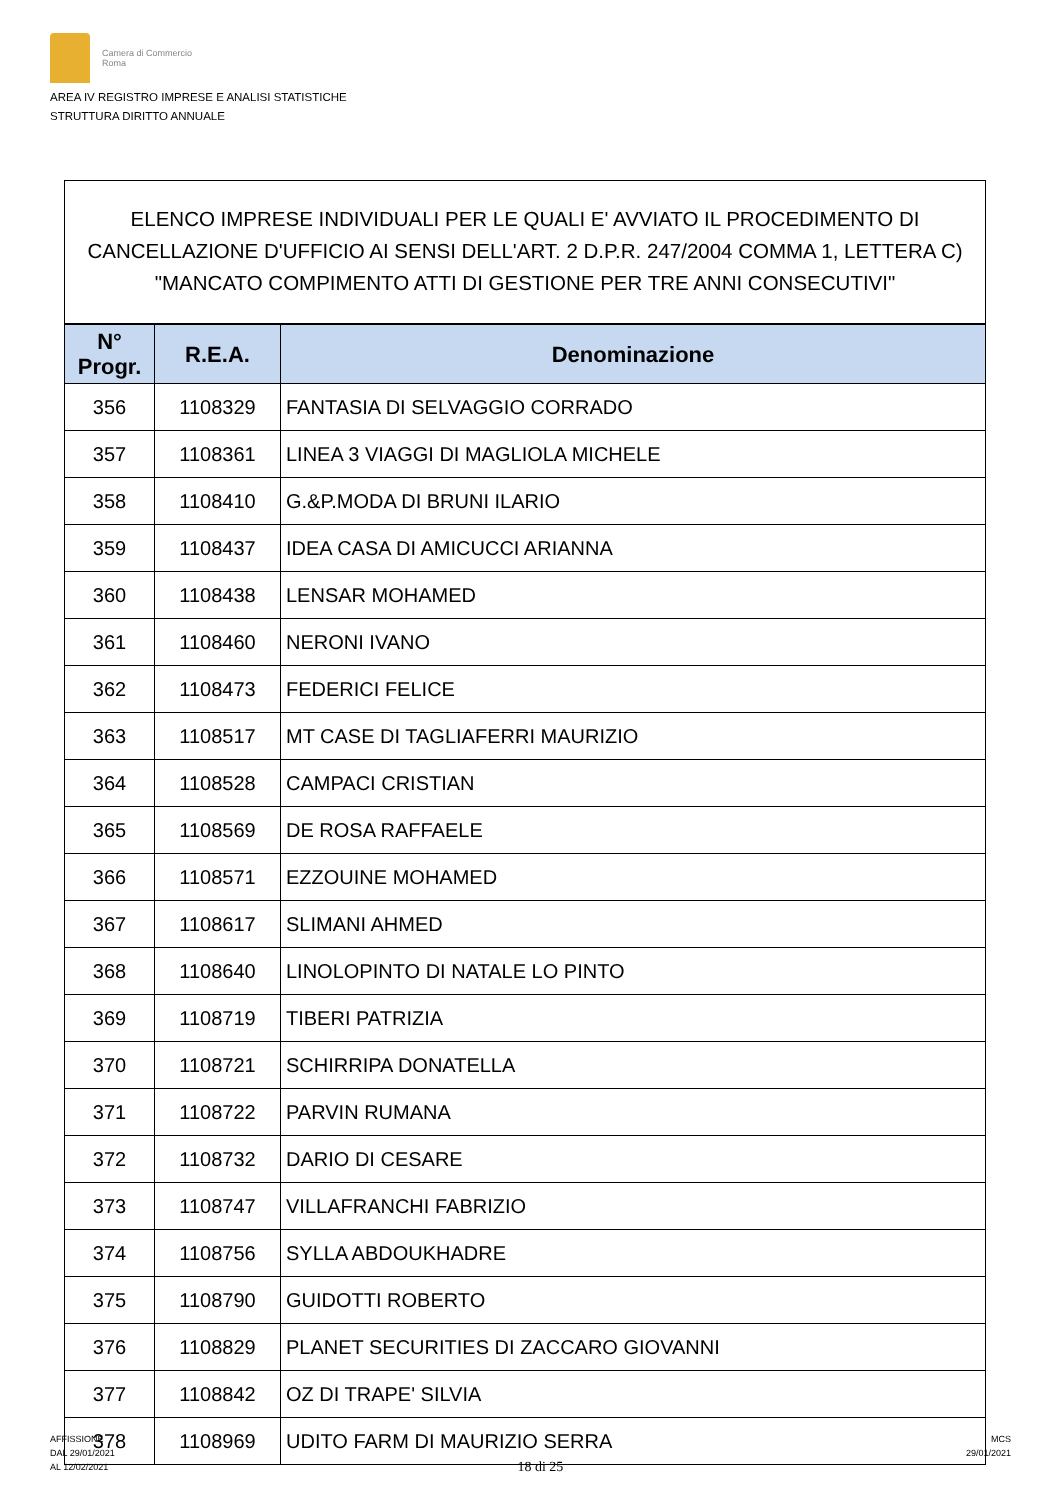Camera di Commercio
Roma
AREA IV REGISTRO IMPRESE E ANALISI STATISTICHE
STRUTTURA DIRITTO ANNUALE
ELENCO IMPRESE INDIVIDUALI PER LE QUALI E' AVVIATO IL PROCEDIMENTO DI CANCELLAZIONE D'UFFICIO AI SENSI DELL'ART. 2 D.P.R. 247/2004 COMMA 1, LETTERA C) "MANCATO COMPIMENTO ATTI DI GESTIONE PER TRE ANNI CONSECUTIVI"
| N° Progr. | R.E.A. | Denominazione |
| --- | --- | --- |
| 356 | 1108329 | FANTASIA DI SELVAGGIO CORRADO |
| 357 | 1108361 | LINEA 3 VIAGGI DI MAGLIOLA MICHELE |
| 358 | 1108410 | G.&P.MODA DI BRUNI ILARIO |
| 359 | 1108437 | IDEA CASA DI AMICUCCI ARIANNA |
| 360 | 1108438 | LENSAR MOHAMED |
| 361 | 1108460 | NERONI IVANO |
| 362 | 1108473 | FEDERICI FELICE |
| 363 | 1108517 | MT CASE DI TAGLIAFERRI MAURIZIO |
| 364 | 1108528 | CAMPACI CRISTIAN |
| 365 | 1108569 | DE ROSA RAFFAELE |
| 366 | 1108571 | EZZOUINE MOHAMED |
| 367 | 1108617 | SLIMANI AHMED |
| 368 | 1108640 | LINOLOPINTO DI NATALE LO PINTO |
| 369 | 1108719 | TIBERI PATRIZIA |
| 370 | 1108721 | SCHIRRIPA DONATELLA |
| 371 | 1108722 | PARVIN RUMANA |
| 372 | 1108732 | DARIO DI CESARE |
| 373 | 1108747 | VILLAFRANCHI FABRIZIO |
| 374 | 1108756 | SYLLA ABDOUKHADRE |
| 375 | 1108790 | GUIDOTTI ROBERTO |
| 376 | 1108829 | PLANET SECURITIES DI ZACCARO GIOVANNI |
| 377 | 1108842 | OZ DI TRAPE' SILVIA |
| 378 | 1108969 | UDITO FARM DI MAURIZIO SERRA |
AFFISSIONE
DAL 29/01/2021
AL 12/02/2021
18 di 25
MCS
29/01/2021